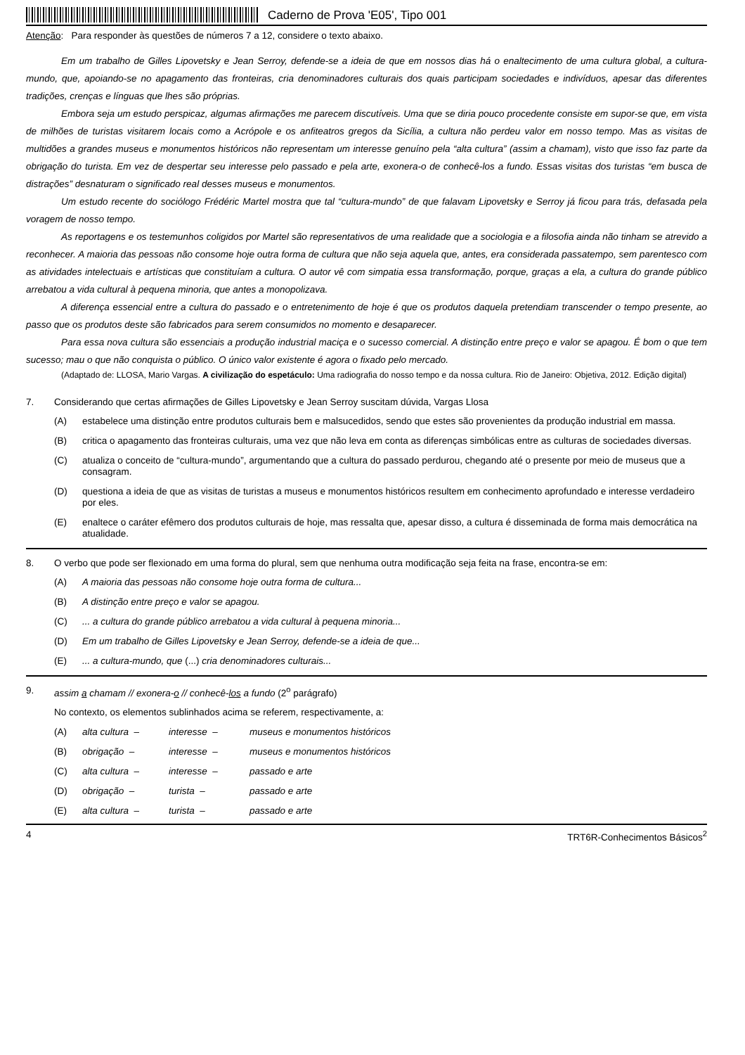Caderno de Prova 'E05', Tipo 001
Atenção: Para responder às questões de números 7 a 12, considere o texto abaixo.
Em um trabalho de Gilles Lipovetsky e Jean Serroy, defende-se a ideia de que em nossos dias há o enaltecimento de uma cultura global, a cultura-mundo, que, apoiando-se no apagamento das fronteiras, cria denominadores culturais dos quais participam sociedades e indivíduos, apesar das diferentes tradições, crenças e línguas que lhes são próprias.
Embora seja um estudo perspicaz, algumas afirmações me parecem discutíveis. Uma que se diria pouco procedente consiste em supor-se que, em vista de milhões de turistas visitarem locais como a Acrópole e os anfiteatros gregos da Sicília, a cultura não perdeu valor em nosso tempo. Mas as visitas de multidões a grandes museus e monumentos históricos não representam um interesse genuíno pela “alta cultura” (assim a chamam), visto que isso faz parte da obrigação do turista. Em vez de despertar seu interesse pelo passado e pela arte, exonera-o de conhecê-los a fundo. Essas visitas dos turistas “em busca de distrações” desnaturam o significado real desses museus e monumentos.
Um estudo recente do sociólogo Frédéric Martel mostra que tal “cultura-mundo” de que falavam Lipovetsky e Serroy já ficou para trás, defasada pela voragem de nosso tempo.
As reportagens e os testemunhos coligidos por Martel são representativos de uma realidade que a sociologia e a filosofia ainda não tinham se atrevido a reconhecer. A maioria das pessoas não consome hoje outra forma de cultura que não seja aquela que, antes, era considerada passatempo, sem parentesco com as atividades intelectuais e artísticas que constituíam a cultura. O autor vê com simpatia essa transformação, porque, graças a ela, a cultura do grande público arrebatou a vida cultural à pequena minoria, que antes a monopolizava.
A diferença essencial entre a cultura do passado e o entretenimento de hoje é que os produtos daquela pretendiam transcender o tempo presente, ao passo que os produtos deste são fabricados para serem consumidos no momento e desaparecer.
Para essa nova cultura são essenciais a produção industrial maciça e o sucesso comercial. A distinção entre preço e valor se apagou. É bom o que tem sucesso; mau o que não conquista o público. O único valor existente é agora o fixado pelo mercado.
(Adaptado de: LLOSA, Mario Vargas. A civilização do espetáculo: Uma radiografia do nosso tempo e da nossa cultura. Rio de Janeiro: Objetiva, 2012. Edição digital)
7. Considerando que certas afirmações de Gilles Lipovetsky e Jean Serroy suscitam dúvida, Vargas Llosa
(A) estabelece uma distinção entre produtos culturais bem e malsucedidos, sendo que estes são provenientes da produção industrial em massa.
(B) critica o apagamento das fronteiras culturais, uma vez que não leva em conta as diferenças simbólicas entre as culturas de sociedades diversas.
(C) atualiza o conceito de “cultura-mundo”, argumentando que a cultura do passado perdurou, chegando até o presente por meio de museus que a consagram.
(D) questiona a ideia de que as visitas de turistas a museus e monumentos históricos resultem em conhecimento aprofundado e interesse verdadeiro por eles.
(E) enaltece o caráter efêmero dos produtos culturais de hoje, mas ressalta que, apesar disso, a cultura é disseminada de forma mais democrática na atualidade.
8. O verbo que pode ser flexionado em uma forma do plural, sem que nenhuma outra modificação seja feita na frase, encontra-se em:
(A) A maioria das pessoas não consome hoje outra forma de cultura...
(B) A distinção entre preço e valor se apagou.
(C) ... a cultura do grande público arrebatou a vida cultural à pequena minoria...
(D) Em um trabalho de Gilles Lipovetsky e Jean Serroy, defende-se a ideia de que...
(E) ... a cultura-mundo, que (...) cria denominadores culturais...
9. assim a chamam // exonera-o // conhecê-los a fundo (2<sup>o</sup> parágrafo)
No contexto, os elementos sublinhados acima se referem, respectivamente, a:
(A) alta cultura – interesse – museus e monumentos históricos
(B) obrigação – interesse – museus e monumentos históricos
(C) alta cultura – interesse – passado e arte
(D) obrigação – turista – passado e arte
(E) alta cultura – turista – passado e arte
4 TRT6R-Conhecimentos Básicos<sup>2</sup>